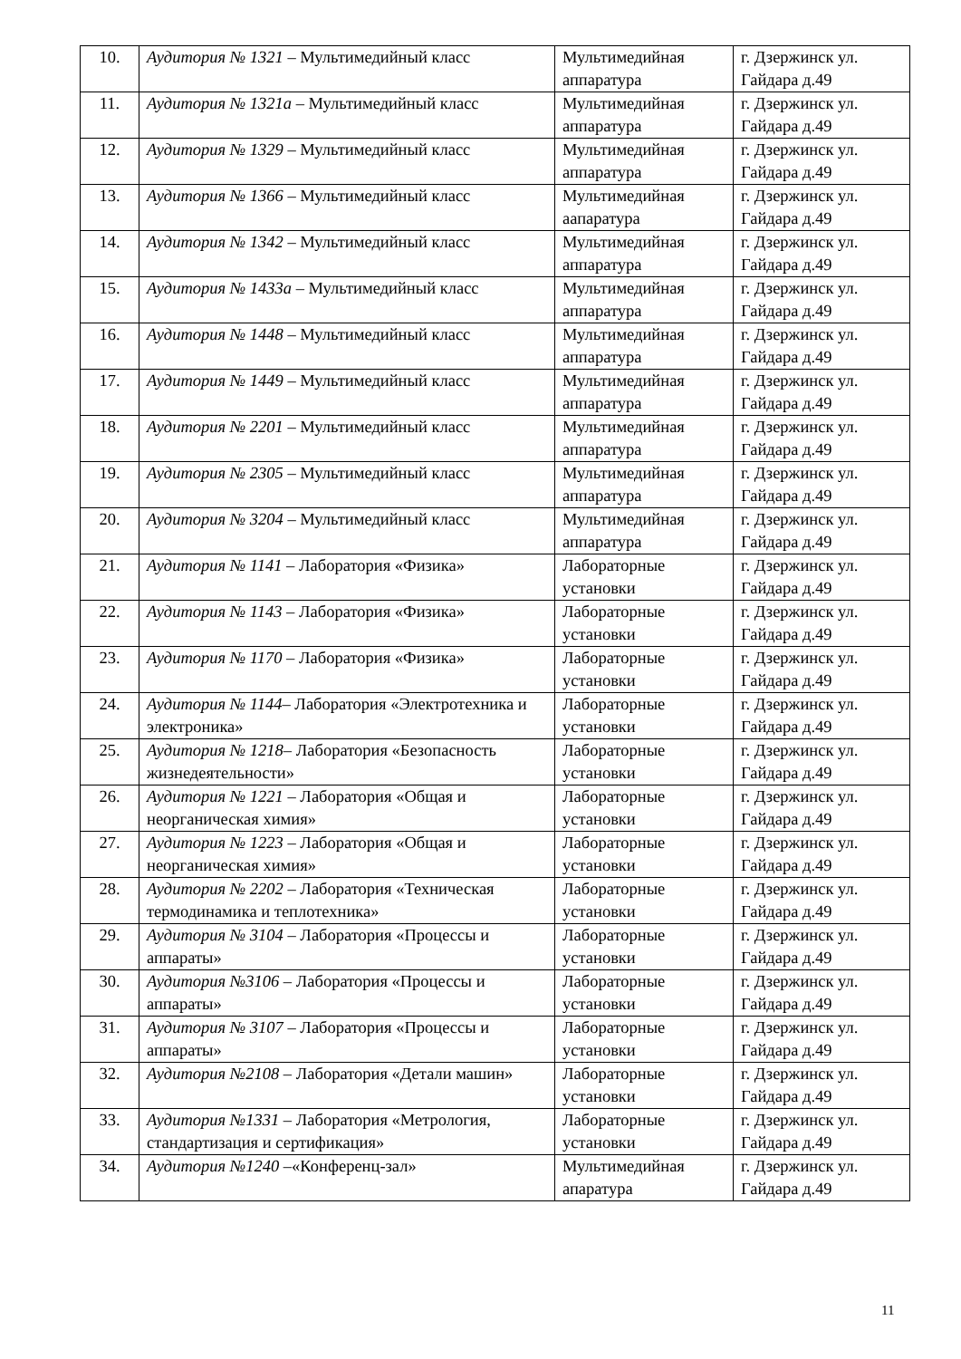| 10. | Аудитория № 1321 – Мультимедийный класс | Мультимедийная аппаратура | г. Дзержинск ул. Гайдара д.49 |
| 11. | Аудитория № 1321а – Мультимедийный класс | Мультимедийная аппаратура | г. Дзержинск ул. Гайдара д.49 |
| 12. | Аудитория № 1329 – Мультимедийный класс | Мультимедийная аппаратура | г. Дзержинск ул. Гайдара д.49 |
| 13. | Аудитория № 1366 – Мультимедийный класс | Мультимедийная аапаратура | г. Дзержинск ул. Гайдара д.49 |
| 14. | Аудитория № 1342 – Мультимедийный класс | Мультимедийная аппаратура | г. Дзержинск ул. Гайдара д.49 |
| 15. | Аудитория № 1433а – Мультимедийный класс | Мультимедийная аппаратура | г. Дзержинск ул. Гайдара д.49 |
| 16. | Аудитория № 1448 – Мультимедийный класс | Мультимедийная аппаратура | г. Дзержинск ул. Гайдара д.49 |
| 17. | Аудитория № 1449 – Мультимедийный класс | Мультимедийная аппаратура | г. Дзержинск ул. Гайдара д.49 |
| 18. | Аудитория № 2201 – Мультимедийный класс | Мультимедийная аппаратура | г. Дзержинск ул. Гайдара д.49 |
| 19. | Аудитория № 2305 – Мультимедийный класс | Мультимедийная аппаратура | г. Дзержинск ул. Гайдара д.49 |
| 20. | Аудитория № 3204 – Мультимедийный класс | Мультимедийная аппаратура | г. Дзержинск ул. Гайдара д.49 |
| 21. | Аудитория № 1141 – Лаборатория «Физика» | Лабораторные установки | г. Дзержинск ул. Гайдара д.49 |
| 22. | Аудитория № 1143 – Лаборатория «Физика» | Лабораторные установки | г. Дзержинск ул. Гайдара д.49 |
| 23. | Аудитория № 1170 – Лаборатория «Физика» | Лабораторные установки | г. Дзержинск ул. Гайдара д.49 |
| 24. | Аудитория № 1144 – Лаборатория «Электротехника и электроника» | Лабораторные установки | г. Дзержинск ул. Гайдара д.49 |
| 25. | Аудитория № 1218 – Лаборатория «Безопасность жизнедеятельности» | Лабораторные установки | г. Дзержинск ул. Гайдара д.49 |
| 26. | Аудитория № 1221 – Лаборатория «Общая и неорганическая химия» | Лабораторные установки | г. Дзержинск ул. Гайдара д.49 |
| 27. | Аудитория № 1223 – Лаборатория «Общая и неорганическая химия» | Лабораторные установки | г. Дзержинск ул. Гайдара д.49 |
| 28. | Аудитория № 2202 – Лаборатория «Техническая термодинамика и теплотехника» | Лабораторные установки | г. Дзержинск ул. Гайдара д.49 |
| 29. | Аудитория № 3104 – Лаборатория «Процессы и аппараты» | Лабораторные установки | г. Дзержинск ул. Гайдара д.49 |
| 30. | Аудитория №3106 – Лаборатория «Процессы и аппараты» | Лабораторные установки | г. Дзержинск ул. Гайдара д.49 |
| 31. | Аудитория № 3107 – Лаборатория «Процессы и аппараты» | Лабораторные установки | г. Дзержинск ул. Гайдара д.49 |
| 32. | Аудитория №2108 – Лаборатория «Детали машин» | Лабораторные установки | г. Дзержинск ул. Гайдара д.49 |
| 33. | Аудитория №1331 – Лаборатория «Метрология, стандартизация и сертификация» | Лабораторные установки | г. Дзержинск ул. Гайдара д.49 |
| 34. | Аудитория №1240 –«Конференц-зал» | Мультимедийная апаратура | г. Дзержинск ул. Гайдара д.49 |
11